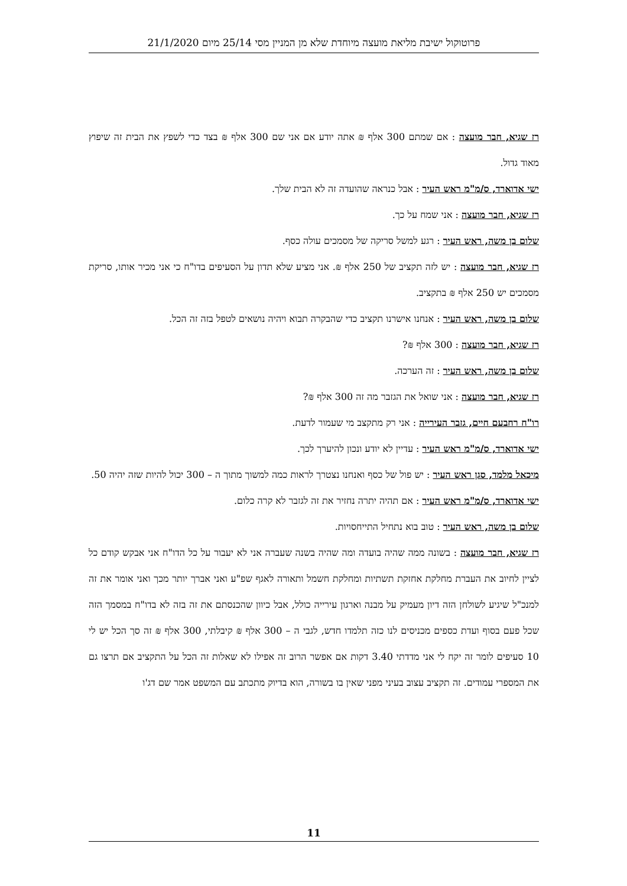פרוטוקול ישיבת מליאת מועצה מיוחדת שלא מן המניין מסי 25/14 מיום 21/1/2020
רז שגיא, חבר מועצה : אם שמתם 300 אלף ₪ אתה יודע אם אני שם 300 אלף ₪ בצד כדי לשפץ את הבית זה שיפוץ מאוד גדול.
ישי אדוארד, ס/מ"מ ראש העיר : אבל כנראה שהועדה זה לא הבית שלך.
רז שגיא, חבר מועצה : אני שמח על כך.
שלום בן משה, ראש העיר : רגע למשל סריקה של מסמכים עולה כסף.
רז שגיא, חבר מועצה : יש לזה תקציב של 250 אלף ₪. אני מציע שלא תדון על הסעיפים בדו"ח כי אני מכיר אותו, סריקת מסמכים יש 250 אלף ₪ בתקציב.
שלום בן משה, ראש העיר : אנחנו אישרנו תקציב כדי שהבקרה תבוא ויהיה נושאים לטפל בזה זה הכל.
רז שגיא, חבר מועצה : 300 אלף ₪?
שלום בן משה, ראש העיר : זה הערכה.
רז שגיא, חבר מועצה : אני שואל את הגזבר מה זה 300 אלף ₪?
רו"ח רחבעם חיים, גזבר העירייה : אני רק מתקצב מי שעמור לדעת.
ישי אדוארד, ס/מ"מ ראש העיר : עדיין לא יודע ונכון להיערך לכך.
מיכאל מלמד, סגן ראש העיר : יש פול של כסף ואנחנו נצטרך לראות כמה למשוך מתוך ה – 300 יכול להיות שזה יהיה 50.
ישי אדוארד, ס/מ"מ ראש העיר : אם תהיה יתרה נחזיר את זה לגזבר לא קרה כלום.
שלום בן משה, ראש העיר : טוב בוא נתחיל התייחסויות.
רז שגיא, חבר מועצה : בשונה ממה שהיה בועדה ומה שהיה בשנה שעברה אני לא יעבור על כל הדו"ח אני אבקש קודם כל לציין לחיוב את העברת מחלקת אחזקת תשתיות ומחלקת חשמל ותאורה לאגף שפ"ע ואני אברך יותר מכך ואני אומר את זה למנכ"ל שיגיע לשולחן הזה דיון מעמיק על מבנה וארגון עירייה כולל, אבל כיוון שהכנסתם את זה בזה לא בדו"ח במסמך הזה שכל פעם בסוף ועדת כספים מכניסים לנו כזה תלמדו חדש, לגבי ה – 300 אלף ₪ קיבלתי, 300 אלף ₪ זה סך הכל יש לי 10 סעיפים לומר זה יקח לי אני מדדתי 3.40 דקות אם אפשר הרוב זה אפילו לא שאלות זה הכל על התקציב אם תרצו גם את המספרי עמודים. זה תקציב עצוב בעיני מפני שאין בו בשורה, הוא בדיוק מתכתב עם המשפט אמר שם דג'ו
11